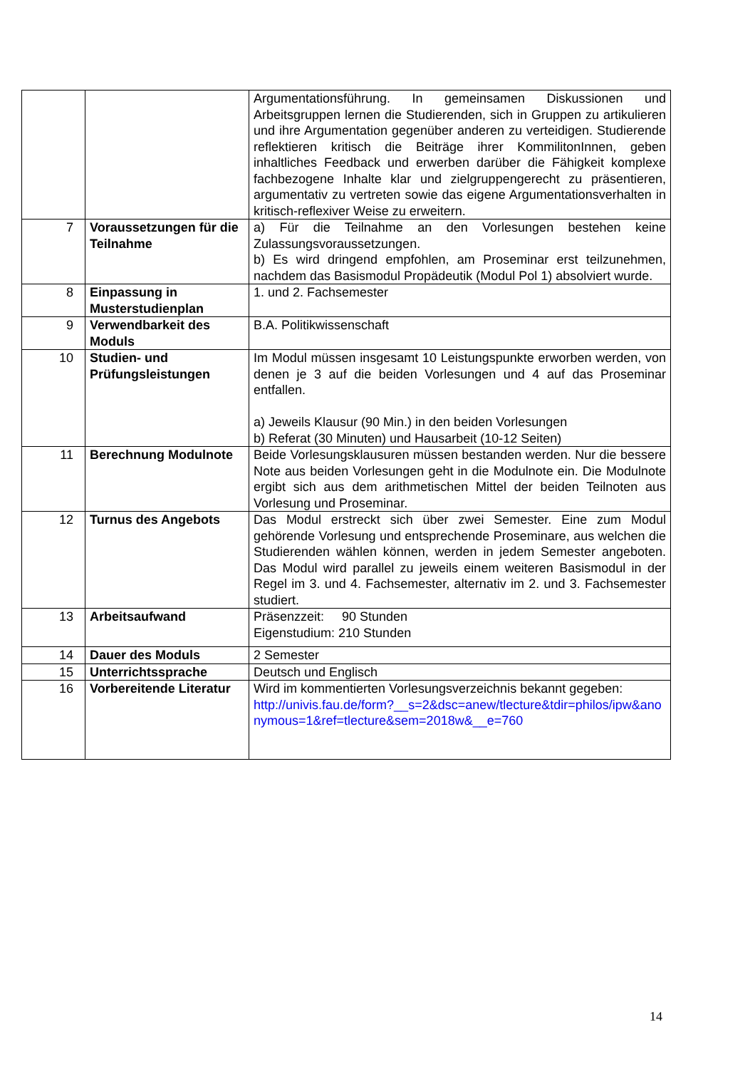| | | Argumentationsführung. In gemeinsamen Diskussionen und Arbeitsgruppen lernen die Studierenden, sich in Gruppen zu artikulieren und ihre Argumentation gegenüber anderen zu verteidigen. Studierende reflektieren kritisch die Beiträge ihrer KommilitonInnen, geben inhaltliches Feedback und erwerben darüber die Fähigkeit komplexe fachbezogene Inhalte klar und zielgruppengerecht zu präsentieren, argumentativ zu vertreten sowie das eigene Argumentationsverhalten in kritisch-reflexiver Weise zu erweitern. |
| 7 | Voraussetzungen für die Teilnahme | a) Für die Teilnahme an den Vorlesungen bestehen keine Zulassungsvoraussetzungen. b) Es wird dringend empfohlen, am Proseminar erst teilzunehmen, nachdem das Basismodul Propädeutik (Modul Pol 1) absolviert wurde. |
| 8 | Einpassung in Musterstudienplan | 1. und 2. Fachsemester |
| 9 | Verwendbarkeit des Moduls | B.A. Politikwissenschaft |
| 10 | Studien- und Prüfungsleistungen | Im Modul müssen insgesamt 10 Leistungspunkte erworben werden, von denen je 3 auf die beiden Vorlesungen und 4 auf das Proseminar entfallen. a) Jeweils Klausur (90 Min.) in den beiden Vorlesungen b) Referat (30 Minuten) und Hausarbeit (10-12 Seiten) |
| 11 | Berechnung Modulnote | Beide Vorlesungsklausuren müssen bestanden werden. Nur die bessere Note aus beiden Vorlesungen geht in die Modulnote ein. Die Modulnote ergibt sich aus dem arithmetischen Mittel der beiden Teilnoten aus Vorlesung und Proseminar. |
| 12 | Turnus des Angebots | Das Modul erstreckt sich über zwei Semester. Eine zum Modul gehörende Vorlesung und entsprechende Proseminare, aus welchen die Studierenden wählen können, werden in jedem Semester angeboten. Das Modul wird parallel zu jeweils einem weiteren Basismodul in der Regel im 3. und 4. Fachsemester, alternativ im 2. und 3. Fachsemester studiert. |
| 13 | Arbeitsaufwand | Präsenzzeit: 90 Stunden Eigenstudium: 210 Stunden |
| 14 | Dauer des Moduls | 2 Semester |
| 15 | Unterrichtssprache | Deutsch und Englisch |
| 16 | Vorbereitende Literatur | Wird im kommentierten Vorlesungsverzeichnis bekannt gegeben: http://univis.fau.de/form?__s=2&dsc=anew/tlecture&tdir=philos/ipw&anonymous=1&ref=tlecture&sem=2018w&__e=760 |
14